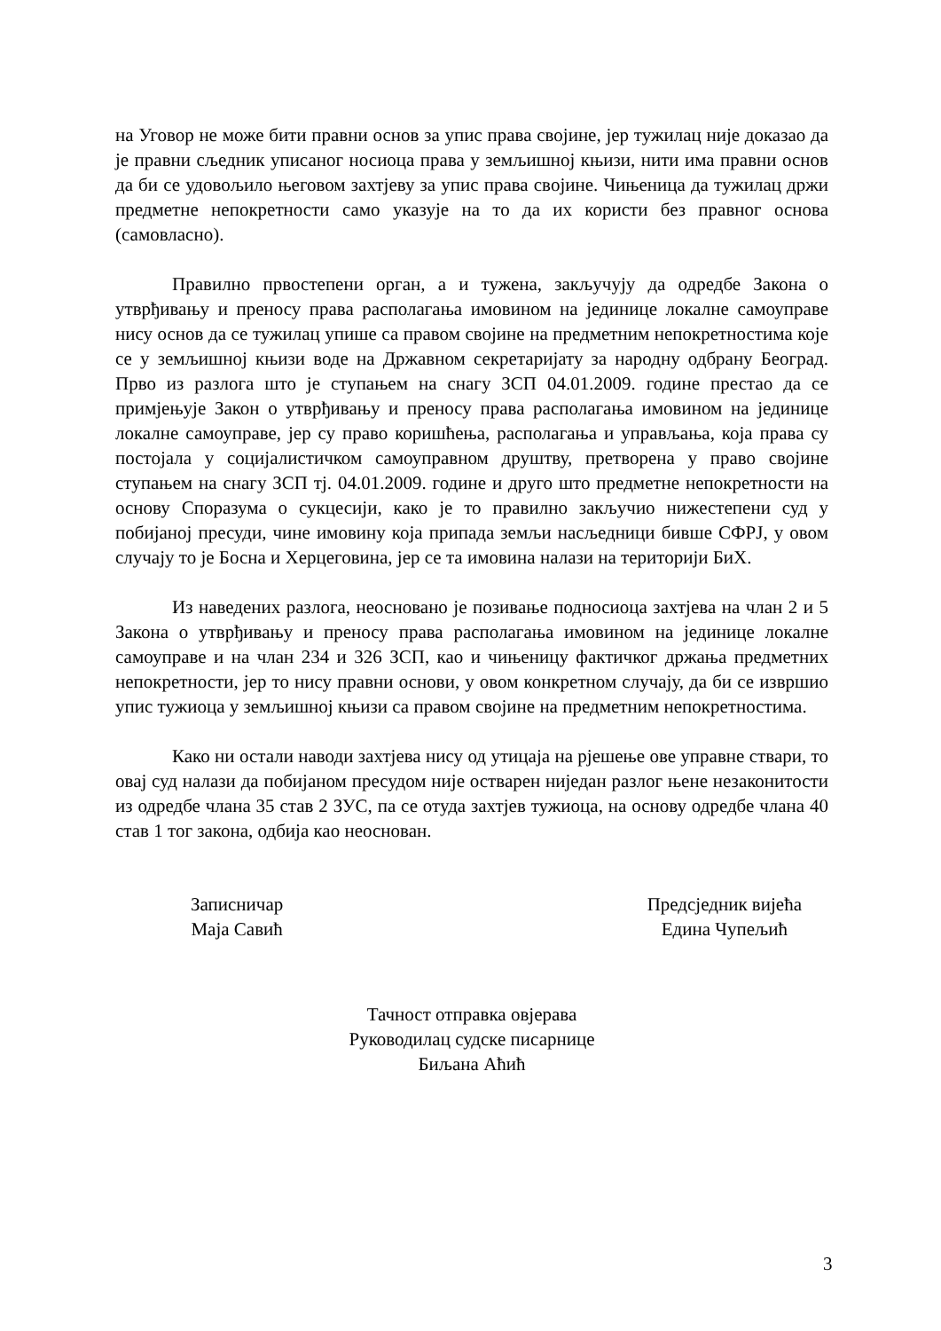на Уговор не може бити правни основ за упис права својине, јер тужилац није доказао да је правни сљедник уписаног носиоца права у земљишној књизи, нити има правни основ да би се удовољило његовом захтјеву за упис права својине. Чињеница да тужилац држи предметне непокретности само указује на то да их користи без правног основа (самовласно).
Правилно првостепени орган, а и тужена, закључују да одредбе Закона о утврђивању и преносу права располагања имовином на јединице локалне самоуправе нису основ да се тужилац упише са правом својине на предметним непокретностима које се у земљишној књизи воде на Државном секретаријату за народну одбрану Београд. Прво из разлога што је ступањем на снагу ЗСП 04.01.2009. године престао да се примјењује Закон о утврђивању и преносу права располагања имовином на јединице локалне самоуправе, јер су право коришћења, располагања и управљања, која права су постојала у социјалистичком самоуправном друштву, претворена у право својине ступањем на снагу ЗСП тј. 04.01.2009. године и друго што предметне непокретности на основу Споразума о сукцесији, како је то правилно закључио нижестепени суд у побијаној пресуди, чине имовину која припада земљи насљедници бивше СФРЈ, у овом случају то је Босна и Херцеговина, јер се та имовина налази на територији БиХ.
Из наведених разлога, неосновано је позивање подносиоца захтјева на члан 2 и 5 Закона о утврђивању и преносу права располагања имовином на јединице локалне самоуправе и на члан 234 и 326 ЗСП, као и чињеницу фактичког држања предметних непокретности, јер то нису правни основи, у овом конкретном случају, да би се извршио упис тужиоца у земљишној књизи са правом својине на предметним непокретностима.
Како ни остали наводи захтјева нису од утицаја на рјешење ове управне ствари, то овај суд налази да побијаном пресудом није остварен ниједан разлог њене незаконитости из одредбе члана 35 став 2 ЗУС, па се отуда захтјев тужиоца, на основу одредбе члана 40 став 1 тог закона, одбија као неоснован.
Записничар
Маја Савић
Предсједник вијећа
Едина Чупељић
Тачност отправка овјерава
Руководилац судске писарнице
Биљана Аћић
3